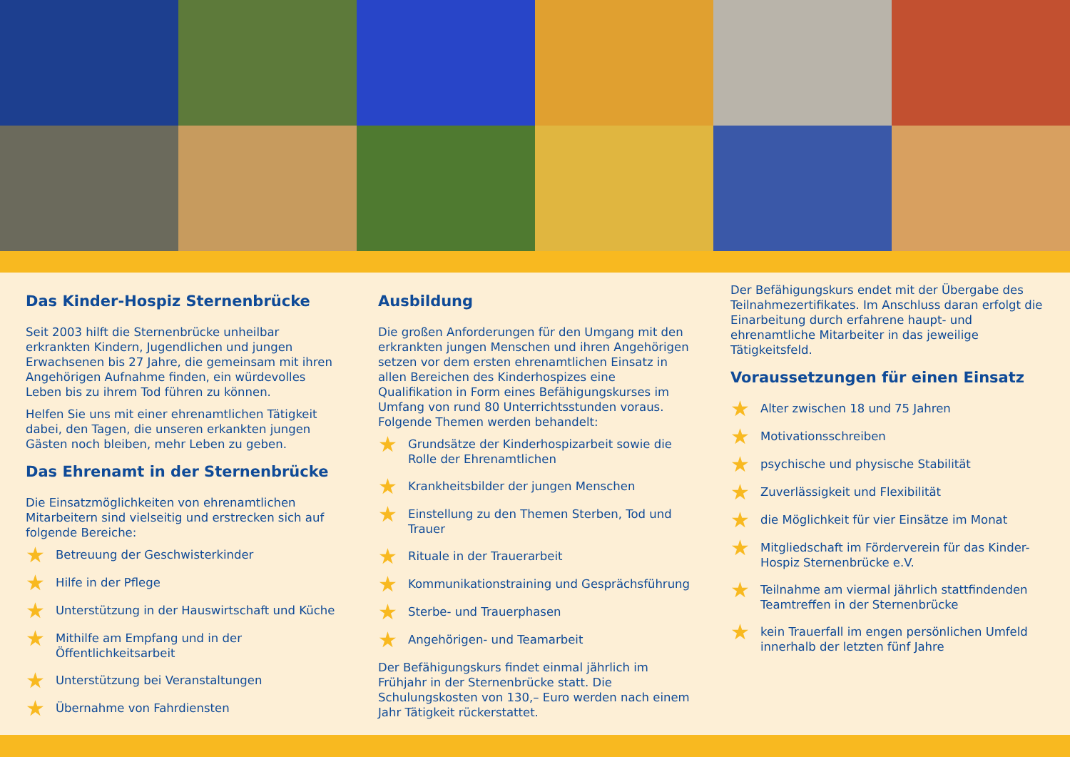Das Kinder-Hospiz Sternenbrücke
Seit 2003 hilft die Sternenbrücke unheilbar erkrankten Kindern, Jugendlichen und jungen Erwachsenen bis 27 Jahre, die gemeinsam mit ihren Angehörigen Aufnahme finden, ein würdevolles Leben bis zu ihrem Tod führen zu können.
Helfen Sie uns mit einer ehrenamtlichen Tätigkeit dabei, den Tagen, die unseren erkankten jungen Gästen noch bleiben, mehr Leben zu geben.
Das Ehrenamt in der Sternenbrücke
Die Einsatzmöglichkeiten von ehrenamtlichen Mitarbeitern sind vielseitig und erstrecken sich auf folgende Bereiche:
★ Betreuung der Geschwisterkinder
★ Hilfe in der Pflege
★ Unterstützung in der Hauswirtschaft und Küche
★ Mithilfe am Empfang und in der Öffentlichkeitsarbeit
★ Unterstützung bei Veranstaltungen
★ Übernahme von Fahrdiensten
Ausbildung
Die großen Anforderungen für den Umgang mit den erkrankten jungen Menschen und ihren Angehörigen setzen vor dem ersten ehrenamtlichen Einsatz in allen Bereichen des Kinderhospizes eine Qualifikation in Form eines Befähigungskurses im Umfang von rund 80 Unterrichtsstunden voraus. Folgende Themen werden behandelt:
★ Grundsätze der Kinderhospizarbeit sowie die Rolle der Ehrenamtlichen
★ Krankheitsbilder der jungen Menschen
★ Einstellung zu den Themen Sterben, Tod und Trauer
★ Rituale in der Trauerarbeit
★ Kommunikationstraining und Gesprächsführung
★ Sterbe- und Trauerphasen
★ Angehörigen- und Teamarbeit
Der Befähigungskurs findet einmal jährlich im Frühjahr in der Sternenbrücke statt. Die Schulungskosten von 130,– Euro werden nach einem Jahr Tätigkeit rückerstattet.
Der Befähigungskurs endet mit der Übergabe des Teilnahmezertifikates. Im Anschluss daran erfolgt die Einarbeitung durch erfahrene haupt- und ehrenamtliche Mitarbeiter in das jeweilige Tätigkeitsfeld.
Voraussetzungen für einen Einsatz
★ Alter zwischen 18 und 75 Jahren
★ Motivationsschreiben
★ psychische und physische Stabilität
★ Zuverlässigkeit und Flexibilität
★ die Möglichkeit für vier Einsätze im Monat
★ Mitgliedschaft im Förderverein für das Kinder-Hospiz Sternenbrücke e.V.
★ Teilnahme am viermal jährlich stattfindenden Teamtreffen in der Sternenbrücke
★ kein Trauerfall im engen persönlichen Umfeld innerhalb der letzten fünf Jahre